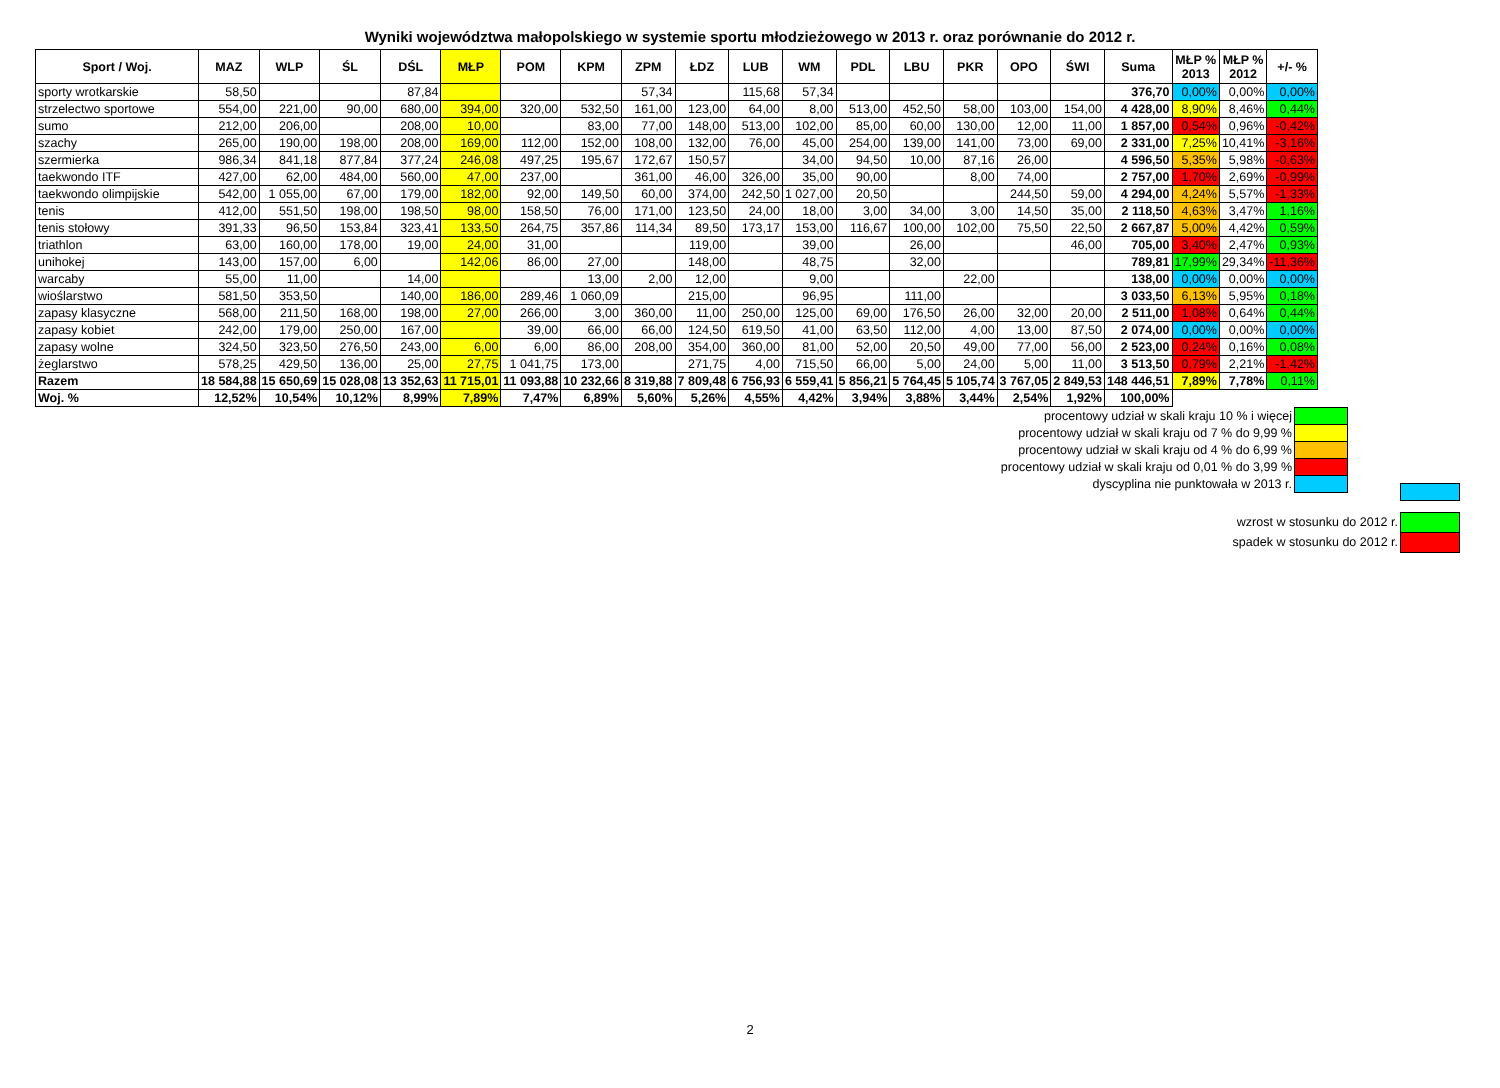Wyniki województwa małopolskiego w systemie sportu młodzieżowego w 2013 r. oraz porównanie do 2012 r.
| Sport / Woj. | MAZ | WLP | ŚL | DŚL | MŁP | POM | KPM | ZPM | ŁDZ | LUB | WM | PDL | LBU | PKR | OPO | ŚWI | Suma | MŁP % 2013 | MŁP % 2012 | +/- % |
| --- | --- | --- | --- | --- | --- | --- | --- | --- | --- | --- | --- | --- | --- | --- | --- | --- | --- | --- | --- | --- |
| sporty wrotkarskie | 58,50 | | | 87,84 | | | | 57,34 | | 115,68 | 57,34 | | | | | | 376,70 | 0,00% | 0,00% | 0,00% |
| strzelectwo sportowe | 554,00 | 221,00 | 90,00 | 680,00 | 394,00 | 320,00 | 532,50 | 161,00 | 123,00 | 64,00 | 8,00 | 513,00 | 452,50 | 58,00 | 103,00 | 154,00 | 4 428,00 | 8,90% | 8,46% | 0,44% |
| sumo | 212,00 | 206,00 | | 208,00 | 10,00 | | 83,00 | 77,00 | 148,00 | 513,00 | 102,00 | 85,00 | 60,00 | 130,00 | 12,00 | 11,00 | 1 857,00 | 0,54% | 0,96% | -0,42% |
| szachy | 265,00 | 190,00 | 198,00 | 208,00 | 169,00 | 112,00 | 152,00 | 108,00 | 132,00 | 76,00 | 45,00 | 254,00 | 139,00 | 141,00 | 73,00 | 69,00 | 2 331,00 | 7,25% | 10,41% | -3,16% |
| szermierka | 986,34 | 841,18 | 877,84 | 377,24 | 246,08 | 497,25 | 195,67 | 172,67 | 150,57 | | 34,00 | 94,50 | 10,00 | 87,16 | 26,00 | | 4 596,50 | 5,35% | 5,98% | -0,63% |
| taekwondo ITF | 427,00 | 62,00 | 484,00 | 560,00 | 47,00 | 237,00 | | 361,00 | 46,00 | 326,00 | 35,00 | 90,00 | | 8,00 | 74,00 | | 2 757,00 | 1,70% | 2,69% | -0,99% |
| taekwondo olimpijskie | 542,00 | 1 055,00 | 67,00 | 179,00 | 182,00 | 92,00 | 149,50 | 60,00 | 374,00 | 242,50 | 1 027,00 | 20,50 | | | 244,50 | 59,00 | 4 294,00 | 4,24% | 5,57% | -1,33% |
| tenis | 412,00 | 551,50 | 198,00 | 198,50 | 98,00 | 158,50 | 76,00 | 171,00 | 123,50 | 24,00 | 18,00 | 3,00 | 34,00 | 3,00 | 14,50 | 35,00 | 2 118,50 | 4,63% | 3,47% | 1,16% |
| tenis stołowy | 391,33 | 96,50 | 153,84 | 323,41 | 133,50 | 264,75 | 357,86 | 114,34 | 89,50 | 173,17 | 153,00 | 116,67 | 100,00 | 102,00 | 75,50 | 22,50 | 2 667,87 | 5,00% | 4,42% | 0,59% |
| triathlon | 63,00 | 160,00 | 178,00 | 19,00 | 24,00 | 31,00 | | | 119,00 | | 39,00 | | 26,00 | | | 46,00 | 705,00 | 3,40% | 2,47% | 0,93% |
| unihokej | 143,00 | 157,00 | 6,00 | | 142,06 | 86,00 | 27,00 | | 148,00 | | 48,75 | | 32,00 | | | | 789,81 | 17,99% | 29,34% | -11,36% |
| warcaby | 55,00 | 11,00 | | 14,00 | | | 13,00 | 2,00 | 12,00 | | 9,00 | | | 22,00 | | | 138,00 | 0,00% | 0,00% | 0,00% |
| wioślarstwo | 581,50 | 353,50 | | 140,00 | 186,00 | 289,46 | 1 060,09 | | 215,00 | | 96,95 | | 111,00 | | | | 3 033,50 | 6,13% | 5,95% | 0,18% |
| zapasy klasyczne | 568,00 | 211,50 | 168,00 | 198,00 | 27,00 | 266,00 | 3,00 | 360,00 | 11,00 | 250,00 | 125,00 | 69,00 | 176,50 | 26,00 | 32,00 | 20,00 | 2 511,00 | 1,08% | 0,64% | 0,44% |
| zapasy kobiet | 242,00 | 179,00 | 250,00 | 167,00 | | 39,00 | 66,00 | 66,00 | 124,50 | 619,50 | 41,00 | 63,50 | 112,00 | 4,00 | 13,00 | 87,50 | 2 074,00 | 0,00% | 0,00% | 0,00% |
| zapasy wolne | 324,50 | 323,50 | 276,50 | 243,00 | 6,00 | 6,00 | 86,00 | 208,00 | 354,00 | 360,00 | 81,00 | 52,00 | 20,50 | 49,00 | 77,00 | 56,00 | 2 523,00 | 0,24% | 0,16% | 0,08% |
| żeglarstwo | 578,25 | 429,50 | 136,00 | 25,00 | 27,75 | 1 041,75 | 173,00 | | 271,75 | 4,00 | 715,50 | 66,00 | 5,00 | 24,00 | 5,00 | 11,00 | 3 513,50 | 0,79% | 2,21% | -1,42% |
| Razem | 18 584,88 | 15 650,69 | 15 028,08 | 13 352,63 | 11 715,01 | 11 093,88 | 10 232,66 | 8 319,88 | 7 809,48 | 6 756,93 | 6 559,41 | 5 856,21 | 5 764,45 | 5 105,74 | 3 767,05 | 2 849,53 | 148 446,51 | 7,89% | 7,78% | 0,11% |
| Woj. % | 12,52% | 10,54% | 10,12% | 8,99% | 7,89% | 7,47% | 6,89% | 5,60% | 5,26% | 4,55% | 4,42% | 3,94% | 3,88% | 3,44% | 2,54% | 1,92% | 100,00% | | | |
procentowy udział w skali kraju 10 % i więcej
procentowy udział w skali kraju od 7 % do 9,99 %
procentowy udział w skali kraju od 4 % do 6,99 %
procentowy udział w skali kraju od 0,01 % do 3,99 %
dyscyplina nie punktowała w 2013 r.
wzrost w stosunku do 2012 r.
spadek w stosunku do 2012 r.
2